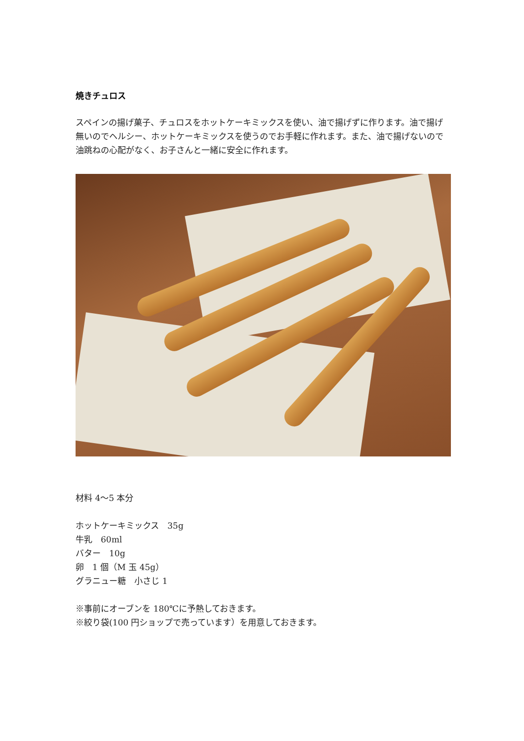焼きチュロス
スペインの揚げ菓子、チュロスをホットケーキミックスを使い、油で揚げずに作ります。油で揚げ無いのでヘルシー、ホットケーキミックスを使うのでお手軽に作れます。また、油で揚げないので油跳ねの心配がなく、お子さんと一緒に安全に作れます。
材料 4〜5 本分
ホットケーキミックス　35g
牛乳　60ml
バター　10g
卵　1 個（M 玉 45g）
グラニュー糖　小さじ 1
※事前にオーブンを 180℃に予熱しておきます。
※絞り袋(100 円ショップで売っています）を用意しておきます。